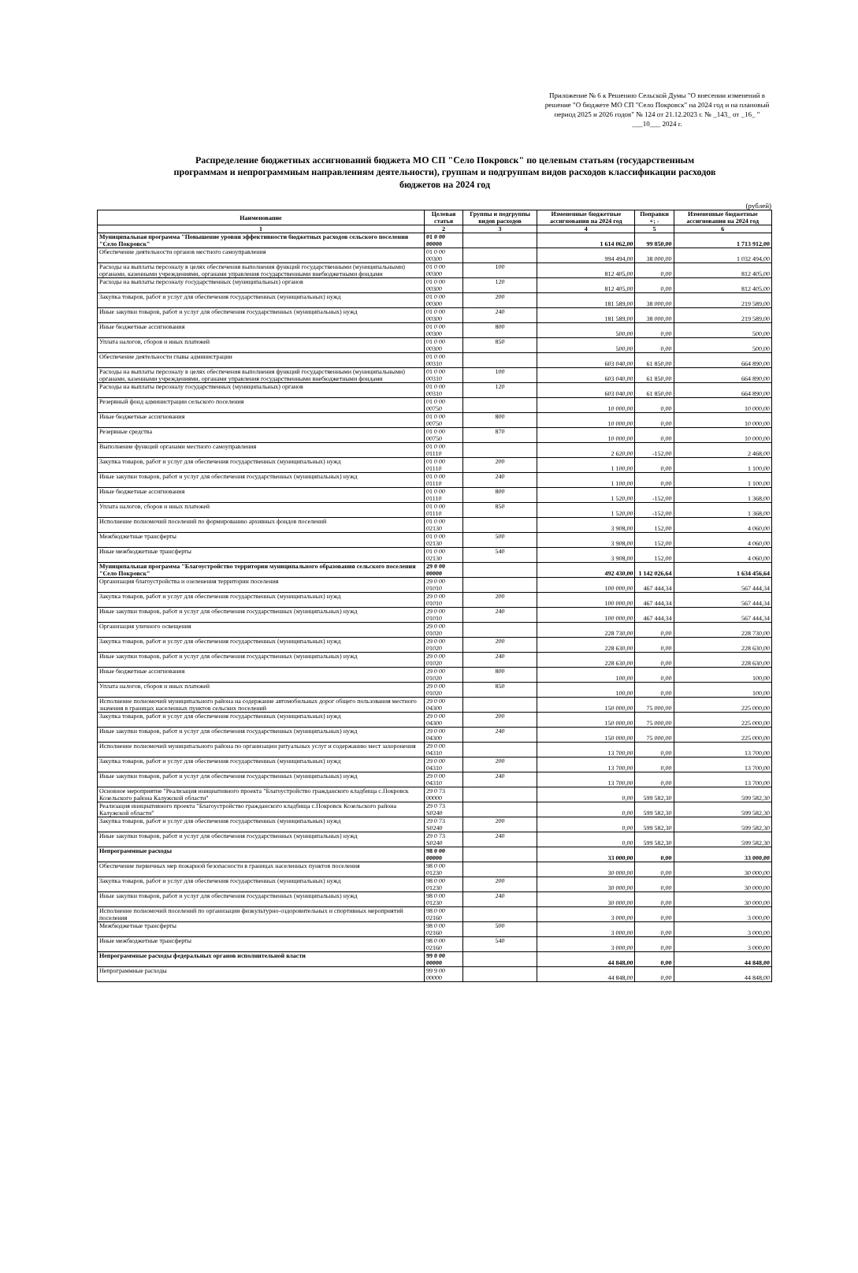Приложение № 6 к Решению Сельской Думы "О внесении изменений в решение "О бюджете МО СП "Село Покровск" на 2024 год и на плановый период 2025 и 2026 годов" № 124 от 21.12.2023 г. № _143_ от _16_ " ___10___ 2024 г.
Распределение бюджетных ассигнований бюджета МО СП "Село Покровск" по целевым статьям (государственным программам и непрограммным направлениям деятельности), группам и подгруппам видов расходов классификации расходов бюджетов на 2024 год
(рублей)
| Наименование | Целевая статья | Группы и подгруппы видов расходов | Измененные бюджетные ассигнования на 2024 год | Поправки +; - | Измененные бюджетные ассигнования на 2024 год |
| --- | --- | --- | --- | --- | --- |
| 1 | 2 | 3 | 4 | 5 | 6 |
| Муниципальная программа "Повышение уровня эффективности бюджетных расходов сельского поселения "Село Покровск" | 01 0 00 00000 | | 1 614 062,00 | 99 850,00 | 1 713 912,00 |
| Обеспечение деятельности органов местного самоуправления | 01 0 00 00300 | | 994 494,00 | 38 000,00 | 1 032 494,00 |
| Расходы на выплаты персоналу в целях обеспечения выполнения функций государственными (муниципальными) органами, казенными учреждениями, органами управления государственными внебюджетными фондами | 01 0 00 00300 | 100 | 812 405,00 | 0,00 | 812 405,00 |
| Расходы на выплаты персоналу государственных (муниципальных) органов | 01 0 00 00300 | 120 | 812 405,00 | 0,00 | 812 405,00 |
| Закупка товаров, работ и услуг для обеспечения государственных (муниципальных) нужд | 01 0 00 00300 | 200 | 181 589,00 | 38 000,00 | 219 589,00 |
| Иные закупки товаров, работ и услуг для обеспечения государственных (муниципальных) нужд | 01 0 00 00300 | 240 | 181 589,00 | 38 000,00 | 219 589,00 |
| Иные бюджетные ассигнования | 01 0 00 00300 | 800 | 500,00 | 0,00 | 500,00 |
| Уплата налогов, сборов и иных платежей | 01 0 00 00300 | 850 | 500,00 | 0,00 | 500,00 |
| Обеспечение деятельности главы администрации | 01 0 00 00310 | | 603 040,00 | 61 850,00 | 664 890,00 |
| Расходы на выплаты персоналу в целях обеспечения выполнения функций государственными (муниципальными) органами, казенными учреждениями, органами управления государственными внебюджетными фондами | 01 0 00 00310 | 100 | 603 040,00 | 61 850,00 | 664 890,00 |
| Расходы на выплаты персоналу государственных (муниципальных) органов | 01 0 00 00310 | 120 | 603 040,00 | 61 850,00 | 664 890,00 |
| Резервный фонд администрации сельского поселения | 01 0 00 00750 | | 10 000,00 | 0,00 | 10 000,00 |
| Иные бюджетные ассигнования | 01 0 00 00750 | 800 | 10 000,00 | 0,00 | 10 000,00 |
| Резервные средства | 01 0 00 00750 | 870 | 10 000,00 | 0,00 | 10 000,00 |
| Выполнение функций органами местного самоуправления | 01 0 00 01110 | | 2 620,00 | -152,00 | 2 468,00 |
| Закупка товаров, работ и услуг для обеспечения государственных (муниципальных) нужд | 01 0 00 01110 | 200 | 1 100,00 | 0,00 | 1 100,00 |
| Иные закупки товаров, работ и услуг для обеспечения государственных (муниципальных) нужд | 01 0 00 01110 | 240 | 1 100,00 | 0,00 | 1 100,00 |
| Иные бюджетные ассигнования | 01 0 00 01110 | 800 | 1 520,00 | -152,00 | 1 368,00 |
| Уплата налогов, сборов и иных платежей | 01 0 00 01110 | 850 | 1 520,00 | -152,00 | 1 368,00 |
| Исполнение полномочий поселений по формированию архивных фондов поселений | 01 0 00 02130 | | 3 908,00 | 152,00 | 4 060,00 |
| Межбюджетные трансферты | 01 0 00 02130 | 500 | 3 908,00 | 152,00 | 4 060,00 |
| Иные межбюджетные трансферты | 01 0 00 02130 | 540 | 3 908,00 | 152,00 | 4 060,00 |
| Муниципальная программа "Благоустройство территории муниципального образования сельского поселения "Село Покровск" | 29 0 00 00000 | | 492 430,00 | 1 142 026,64 | 1 634 456,64 |
| Организация благоустройства и озеленения территории поселения | 29 0 00 01010 | | 100 000,00 | 467 444,34 | 567 444,34 |
| Закупка товаров, работ и услуг для обеспечения государственных (муниципальных) нужд | 29 0 00 01010 | 200 | 100 000,00 | 467 444,34 | 567 444,34 |
| Иные закупки товаров, работ и услуг для обеспечения государственных (муниципальных) нужд | 29 0 00 01010 | 240 | 100 000,00 | 467 444,34 | 567 444,34 |
| Организация уличного освещения | 29 0 00 01020 | | 228 730,00 | 0,00 | 228 730,00 |
| Закупка товаров, работ и услуг для обеспечения государственных (муниципальных) нужд | 29 0 00 01020 | 200 | 228 630,00 | 0,00 | 228 630,00 |
| Иные закупки товаров, работ и услуг для обеспечения государственных (муниципальных) нужд | 29 0 00 01020 | 240 | 228 630,00 | 0,00 | 228 630,00 |
| Иные бюджетные ассигнования | 29 0 00 01020 | 800 | 100,00 | 0,00 | 100,00 |
| Уплата налогов, сборов и иных платежей | 29 0 00 01020 | 850 | 100,00 | 0,00 | 100,00 |
| Исполнение полномочий муниципального района на содержание автомобильных дорог общего пользования местного значения в границах населенных пунктов сельских поселений | 29 0 00 04300 | | 150 000,00 | 75 000,00 | 225 000,00 |
| Закупка товаров, работ и услуг для обеспечения государственных (муниципальных) нужд | 29 0 00 04300 | 200 | 150 000,00 | 75 000,00 | 225 000,00 |
| Иные закупки товаров, работ и услуг для обеспечения государственных (муниципальных) нужд | 29 0 00 04300 | 240 | 150 000,00 | 75 000,00 | 225 000,00 |
| Исполнение полномочий муниципального района по организации ритуальных услуг и содержанию мест захоронения | 29 0 00 04310 | | 13 700,00 | 0,00 | 13 700,00 |
| Закупка товаров, работ и услуг для обеспечения государственных (муниципальных) нужд | 29 0 00 04310 | 200 | 13 700,00 | 0,00 | 13 700,00 |
| Иные закупки товаров, работ и услуг для обеспечения государственных (муниципальных) нужд | 29 0 00 04310 | 240 | 13 700,00 | 0,00 | 13 700,00 |
| Основное мероприятие "Реализация инициативного проекта "Благоустройство гражданского кладбища с.Покровск Козельского района Калужской области" | 29 0 73 00000 | | 0,00 | 599 582,30 | 599 582,30 |
| Реализация инициативного проекта "Благоустройство гражданского кладбища с.Покровск Козельского района Калужской области" | 29 0 73 S0240 | | 0,00 | 599 582,30 | 599 582,30 |
| Закупка товаров, работ и услуг для обеспечения государственных (муниципальных) нужд | 29 0 73 S0240 | 200 | 0,00 | 599 582,30 | 599 582,30 |
| Иные закупки товаров, работ и услуг для обеспечения государственных (муниципальных) нужд | 29 0 73 S0240 | 240 | 0,00 | 599 582,30 | 599 582,30 |
| Непрограммные расходы | 98 0 00 00000 | | 33 000,00 | 0,00 | 33 000,00 |
| Обеспечение первичных мер пожарной безопасности в границах населенных пунктов поселения | 98 0 00 01230 | | 30 000,00 | 0,00 | 30 000,00 |
| Закупка товаров, работ и услуг для обеспечения государственных (муниципальных) нужд | 98 0 00 01230 | 200 | 30 000,00 | 0,00 | 30 000,00 |
| Иные закупки товаров, работ и услуг для обеспечения государственных (муниципальных) нужд | 98 0 00 01230 | 240 | 30 000,00 | 0,00 | 30 000,00 |
| Исполнение полномочий поселений по организации физкультурно-оздоровительных и спортивных мероприятий поселения | 98 0 00 02160 | | 3 000,00 | 0,00 | 3 000,00 |
| Межбюджетные трансферты | 98 0 00 02160 | 500 | 3 000,00 | 0,00 | 3 000,00 |
| Иные межбюджетные трансферты | 98 0 00 02160 | 540 | 3 000,00 | 0,00 | 3 000,00 |
| Непрограммные расходы федеральных органов исполнительной власти | 99 0 00 00000 | | 44 848,00 | 0,00 | 44 848,00 |
| Непрограммные расходы | 99 9 00 00000 | | 44 848,00 | 0,00 | 44 848,00 |